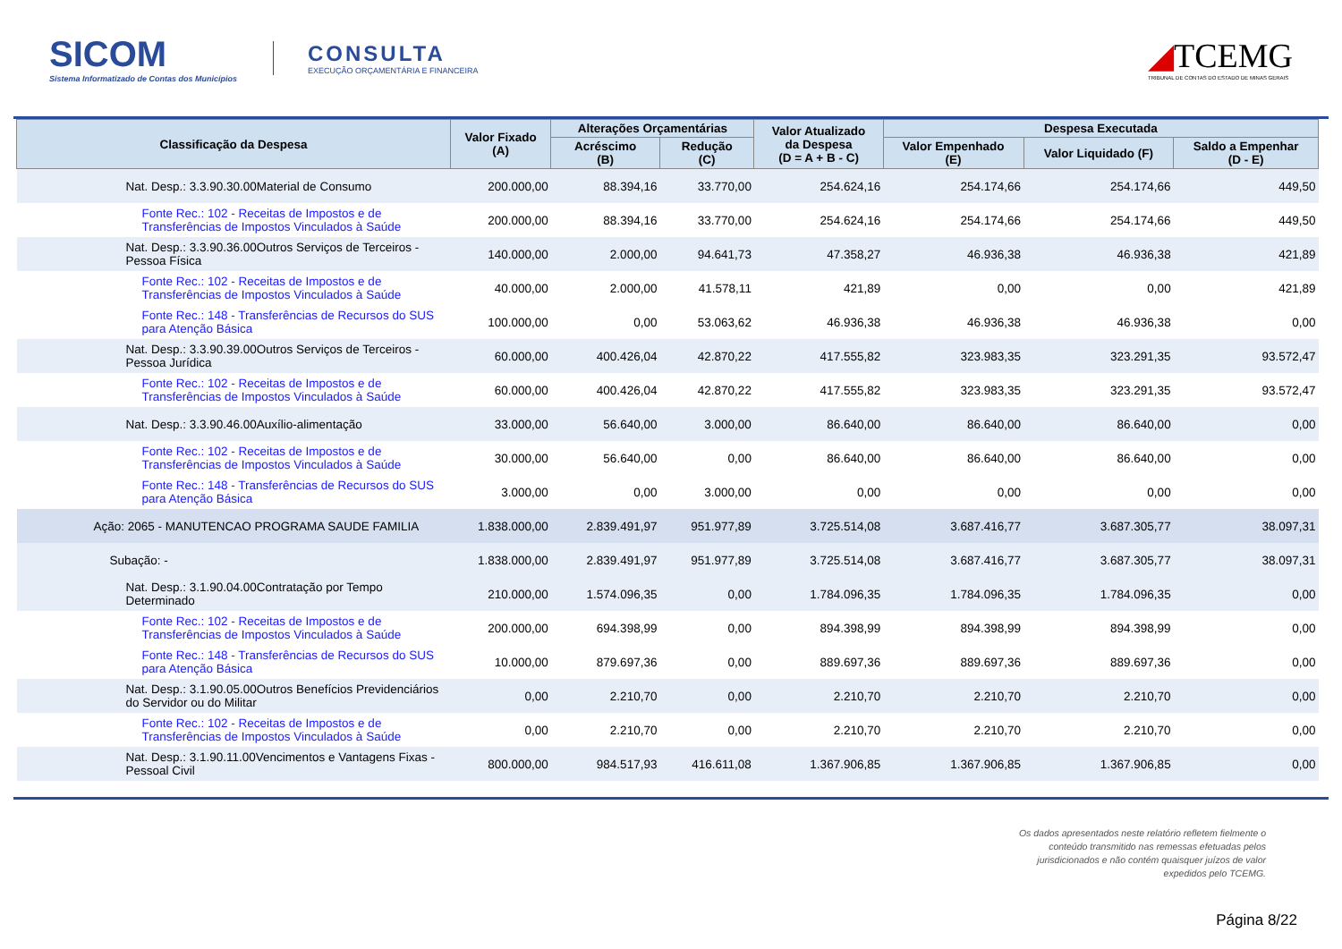SICOM
Sistema Informatizado de Contas dos Municípios
CONSULTA
EXECUÇÃO ORÇAMENTÁRIA E FINANCEIRA
◢TCEMG
TRIBUNAL DE CONTAS DO ESTADO DE MINAS GERAIS
| Classificação da Despesa | Valor Fixado (A) | Alterações Orçamentárias | | Valor Atualizado da Despesa (D = A + B - C) | Despesa Executada | | |
| --- | --- | --- | --- | --- | --- | --- | --- |
| | | Acréscimo (B) | Redução (C) | | Valor Empenhado (E) | Valor Liquidado (F) | Saldo a Empenhar (D - E) |
| Nat. Desp.: 3.3.90.30.00Material de Consumo | 200.000,00 | 88.394,16 | 33.770,00 | 254.624,16 | 254.174,66 | 254.174,66 | 449,50 |
| Fonte Rec.: 102 - Receitas de Impostos e de Transferências de Impostos Vinculados à Saúde | 200.000,00 | 88.394,16 | 33.770,00 | 254.624,16 | 254.174,66 | 254.174,66 | 449,50 |
| Nat. Desp.: 3.3.90.36.00Outros Serviços de Terceiros - Pessoa Física | 140.000,00 | 2.000,00 | 94.641,73 | 47.358,27 | 46.936,38 | 46.936,38 | 421,89 |
| Fonte Rec.: 102 - Receitas de Impostos e de Transferências de Impostos Vinculados à Saúde | 40.000,00 | 2.000,00 | 41.578,11 | 421,89 | 0,00 | 0,00 | 421,89 |
| Fonte Rec.: 148 - Transferências de Recursos do SUS para Atenção Básica | 100.000,00 | 0,00 | 53.063,62 | 46.936,38 | 46.936,38 | 46.936,38 | 0,00 |
| Nat. Desp.: 3.3.90.39.00Outros Serviços de Terceiros - Pessoa Jurídica | 60.000,00 | 400.426,04 | 42.870,22 | 417.555,82 | 323.983,35 | 323.291,35 | 93.572,47 |
| Fonte Rec.: 102 - Receitas de Impostos e de Transferências de Impostos Vinculados à Saúde | 60.000,00 | 400.426,04 | 42.870,22 | 417.555,82 | 323.983,35 | 323.291,35 | 93.572,47 |
| Nat. Desp.: 3.3.90.46.00Auxílio-alimentação | 33.000,00 | 56.640,00 | 3.000,00 | 86.640,00 | 86.640,00 | 86.640,00 | 0,00 |
| Fonte Rec.: 102 - Receitas de Impostos e de Transferências de Impostos Vinculados à Saúde | 30.000,00 | 56.640,00 | 0,00 | 86.640,00 | 86.640,00 | 86.640,00 | 0,00 |
| Fonte Rec.: 148 - Transferências de Recursos do SUS para Atenção Básica | 3.000,00 | 0,00 | 3.000,00 | 0,00 | 0,00 | 0,00 | 0,00 |
| Ação: 2065 - MANUTENCAO PROGRAMA SAUDE FAMILIA | 1.838.000,00 | 2.839.491,97 | 951.977,89 | 3.725.514,08 | 3.687.416,77 | 3.687.305,77 | 38.097,31 |
| Subação: - | 1.838.000,00 | 2.839.491,97 | 951.977,89 | 3.725.514,08 | 3.687.416,77 | 3.687.305,77 | 38.097,31 |
| Nat. Desp.: 3.1.90.04.00Contratação por Tempo Determinado | 210.000,00 | 1.574.096,35 | 0,00 | 1.784.096,35 | 1.784.096,35 | 1.784.096,35 | 0,00 |
| Fonte Rec.: 102 - Receitas de Impostos e de Transferências de Impostos Vinculados à Saúde | 200.000,00 | 694.398,99 | 0,00 | 894.398,99 | 894.398,99 | 894.398,99 | 0,00 |
| Fonte Rec.: 148 - Transferências de Recursos do SUS para Atenção Básica | 10.000,00 | 879.697,36 | 0,00 | 889.697,36 | 889.697,36 | 889.697,36 | 0,00 |
| Nat. Desp.: 3.1.90.05.00Outros Benefícios Previdenciários do Servidor ou do Militar | 0,00 | 2.210,70 | 0,00 | 2.210,70 | 2.210,70 | 2.210,70 | 0,00 |
| Fonte Rec.: 102 - Receitas de Impostos e de Transferências de Impostos Vinculados à Saúde | 0,00 | 2.210,70 | 0,00 | 2.210,70 | 2.210,70 | 2.210,70 | 0,00 |
| Nat. Desp.: 3.1.90.11.00Vencimentos e Vantagens Fixas - Pessoal Civil | 800.000,00 | 984.517,93 | 416.611,08 | 1.367.906,85 | 1.367.906,85 | 1.367.906,85 | 0,00 |
Os dados apresentados neste relatório refletem fielmente o
conteúdo transmitido nas remessas efetuadas pelos
jurisdicionados e não contém quaisquer juízos de valor
expedidos pelo TCEMG.
Página 8/22